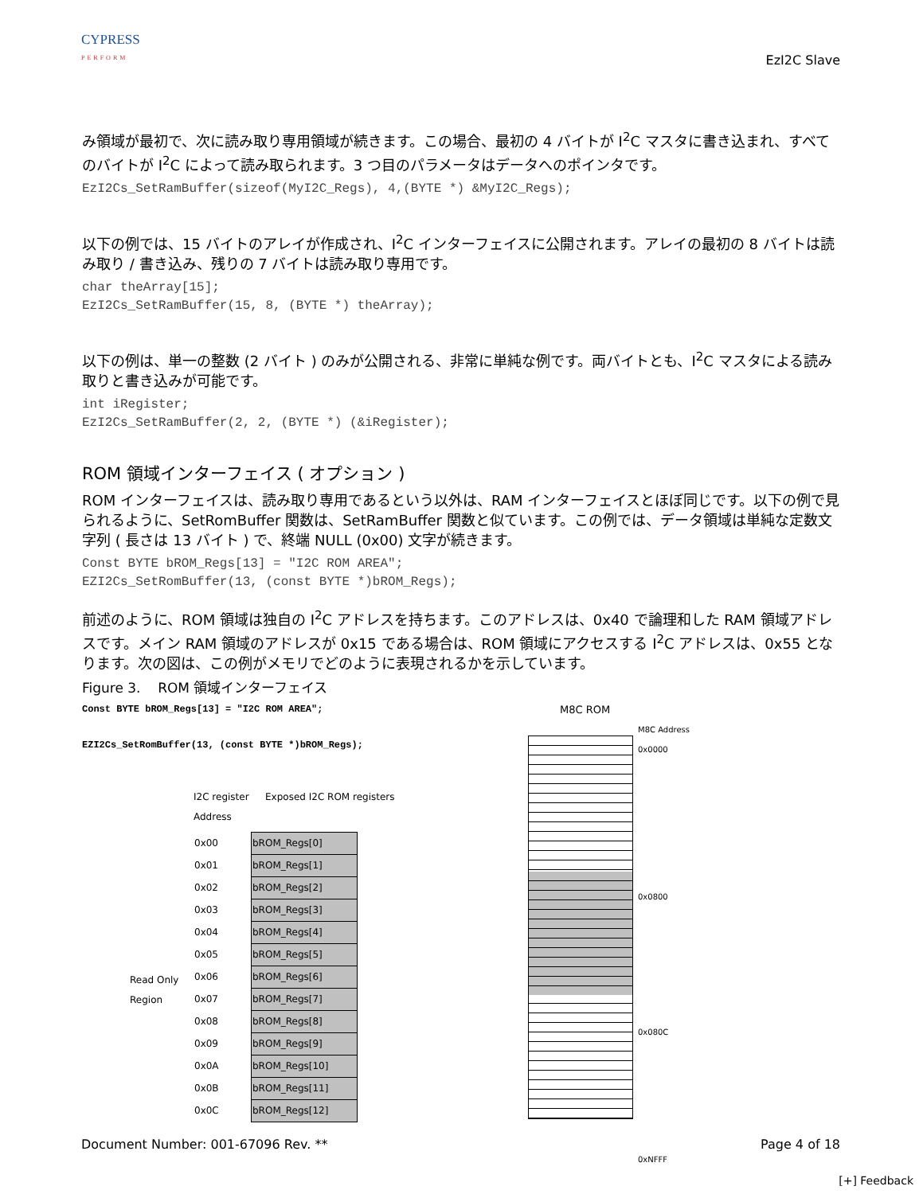CYPRESS
PERFORM
EzI2C Slave
み領域が最初で、次に読み取り専用領域が続きます。この場合、最初の 4 バイトが I<sup>2</sup>C マスタに書き込まれ、すべてのバイトが I<sup>2</sup>C によって読み取られます。3 つ目のパラメータはデータへのポインタです。
EzI2Cs_SetRamBuffer(sizeof(MyI2C_Regs), 4,(BYTE *) &MyI2C_Regs);
以下の例では、15 バイトのアレイが作成され、I<sup>2</sup>C インターフェイスに公開されます。アレイの最初の 8 バイトは読み取り / 書き込み、残りの 7 バイトは読み取り専用です。
char theArray[15];
EzI2Cs_SetRamBuffer(15, 8, (BYTE *) theArray);
以下の例は、単一の整数 (2 バイト ) のみが公開される、非常に単純な例です。両バイトとも、I<sup>2</sup>C マスタによる読み取りと書き込みが可能です。
int iRegister;
EzI2Cs_SetRamBuffer(2, 2, (BYTE *) (&iRegister);
ROM 領域インターフェイス ( オプション )
ROM インターフェイスは、読み取り専用であるという以外は、RAM インターフェイスとほぼ同じです。以下の例で見られるように、SetRomBuffer 関数は、SetRamBuffer 関数と似ています。この例では、データ領域は単純な定数文字列 ( 長さは 13 バイト ) で、終端 NULL (0x00) 文字が続きます。
Const BYTE bROM_Regs[13] = "I2C ROM AREA";
EZI2Cs_SetRomBuffer(13, (const BYTE *)bROM_Regs);
前述のように、ROM 領域は独自の I<sup>2</sup>C アドレスを持ちます。このアドレスは、0x40 で論理和した RAM 領域アドレスです。メイン RAM 領域のアドレスが 0x15 である場合は、ROM 領域にアクセスする I<sup>2</sup>C アドレスは、0x55 となります。次の図は、この例がメモリでどのように表現されるかを示しています。
Figure 3. ROM 領域インターフェイス
Const BYTE bROM_Regs[13] = "I2C ROM AREA";
EZI2Cs_SetRomBuffer(13, (const BYTE *)bROM_Regs);
Read Only Region
I2C register Address
Exposed I2C ROM registers
| 0x00 | bROM_Regs[0] |
| 0x01 | bROM_Regs[1] |
| 0x02 | bROM_Regs[2] |
| 0x03 | bROM_Regs[3] |
| 0x04 | bROM_Regs[4] |
| 0x05 | bROM_Regs[5] |
| 0x06 | bROM_Regs[6] |
| 0x07 | bROM_Regs[7] |
| 0x08 | bROM_Regs[8] |
| 0x09 | bROM_Regs[9] |
| 0x0A | bROM_Regs[10] |
| 0x0B | bROM_Regs[11] |
| 0x0C | bROM_Regs[12] |
M8C ROM
M8C Address
0x0000
0x0800
0x080C
0xNFFF
Document Number: 001-67096 Rev. ** Page 4 of 18
[+] Feedback